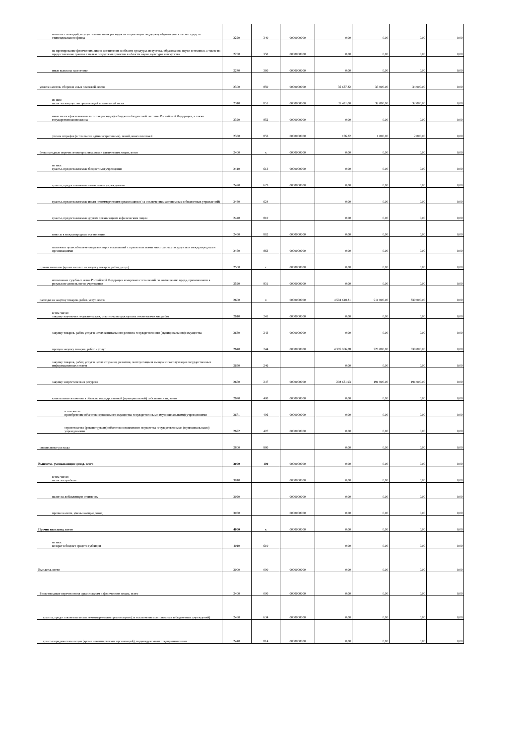| выплата стипендий, осуществление иных расходов на социальную поддержку обучающихся за счет средств стипендиального фонда | 2220 | 340 | 0000000000 | 0,00 | 0,00 | 0,00 | 0,00 |
| на премирование физических лиц за достижения в области культуры, искусства, образования, науки и техники, а также на предоставление грантов с целью поддержки проектов в области науки, культуры и искусства | 2230 | 350 | 0000000000 | 0,00 | 0,00 | 0,00 | 0,00 |
| иные выплаты населению | 2240 | 360 | 0000000000 | 0,00 | 0,00 | 0,00 | 0,00 |
| уплата налогов, сборов и иных платежей, всего | 2300 | 850 | 0000000000 | 35 657,82 | 33 000,00 | 34 000,00 | 0,00 |
| из них: налог на имущество организаций и земельный налог | 2310 | 851 | 0000000000 | 35 481,00 | 32 000,00 | 32 000,00 | 0,00 |
| иные налоги (включаемые в состав расходов) в бюджеты бюджетной системы Российской Федерации, а также государственная пошлина | 2320 | 852 | 0000000000 | 0,00 | 0,00 | 0,00 | 0,00 |
| уплата штрафов (в том числе административных), пеней, иных платежей | 2330 | 853 | 0000000000 | 176,82 | 1 000,00 | 2 000,00 | 0,00 |
| безвозмездные перечисления организациям и физическим лицам, всего | 2400 | x | 0000000000 | 0,00 | 0,00 | 0,00 | 0,00 |
| из них: гранты, предоставляемые бюджетным учреждения | 2410 | 613 | 0000000000 | 0,00 | 0,00 | 0,00 | 0,00 |
| гранты, предоставляемые автономным учреждениям | 2420 | 623 | 0000000000 | 0,00 | 0,00 | 0,00 | 0,00 |
| гранты, предоставляемые иным некоммерческим организациям ( за исключением автономных и бюджетных учреждений) | 2430 | 624 | | 0,00 | 0,00 | 0,00 | 0,00 |
| гранты, предоставляемые другим организациям и физическим лицам | 2440 | 810 | | 0,00 | 0,00 | 0,00 | 0,00 |
| взносы в международные организации | 2450 | 862 | 0000000000 | 0,00 | 0,00 | 0,00 | 0,00 |
| платежи в целях обеспечения реализации соглашений с правительствами иностранных государств и международными организациями | 2460 | 863 | 0000000000 | 0,00 | 0,00 | 0,00 | 0,00 |
| прочие выплаты (кроме выплат на закупку товаров, работ, услуг) | 2500 | x | 0000000000 | 0,00 | 0,00 | 0,00 | 0,00 |
| исполнение судебных актов Российской Федерации и мировых соглашений по возмещению вреда, причиненного в результате деятельности учреждения | 2520 | 831 | 0000000000 | 0,00 | 0,00 | 0,00 | 0,00 |
| расходы на закупку товаров, работ, услуг, всего | 2600 | x | 0000000000 | 4 594 618,81 | 911 000,00 | 830 000,00 | 0,00 |
| в том числе: закупку научно-исследовательских, опытно-конструкторских технологических работ | 2610 | 241 | 0000000000 | 0,00 | 0,00 | 0,00 | 0,00 |
| закупку товаров, работ, услуг в целях капитального ремонта государственного (муниципального) имущества | 2630 | 243 | 0000000000 | 0,00 | 0,00 | 0,00 | 0,00 |
| прочую закупку товаров, работ и услуг | 2640 | 244 | 0000000000 | 4 385 966,88 | 720 000,00 | 639 000,00 | 0,00 |
| закупку товаров, работ, услуг в целях создания, развития, эксплуатации и вывода из эксплуатации государственных информационных систем | 2650 | 246 | | 0,00 | 0,00 | 0,00 | 0,00 |
| закупку энергетических ресурсов | 2660 | 247 | 0000000000 | 208 651,93 | 191 000,00 | 191 000,00 | 0,00 |
| капитальные вложения в объекты государственной (муниципальной) собственности, всего | 2670 | 400 | 0000000000 | 0,00 | 0,00 | 0,00 | 0,00 |
| в том числе: приобретение объектов недвижимого имущества государственными (муниципальными) учреждениями | 2671 | 406 | 0000000000 | 0,00 | 0,00 | 0,00 | 0,00 |
| строительство (реконструкция) объектов недвижимого имущества государственными (муниципальными) учреждениями | 2672 | 407 | 0000000000 | 0,00 | 0,00 | 0,00 | 0,00 |
| специальные расходы | 2800 | 880 | | 0,00 | 0,00 | 0,00 | 0,00 |
| Выплаты, уменьшающие доход, всего | 3000 | 100 | 0000000000 | 0,00 | 0,00 | 0,00 | 0,00 |
| в том числе: налог на прибыль | 3010 | | 0000000000 | 0,00 | 0,00 | 0,00 | 0,00 |
| налог на добавленную стоимость | 3020 | | 0000000000 | 0,00 | 0,00 | 0,00 | 0,00 |
| прочие налоги, уменьшающие доход | 3030 | | 0000000000 | 0,00 | 0,00 | 0,00 | 0,00 |
| Прочие выплаты, всего | 4000 | x | 0000000000 | 0,00 | 0,00 | 0,00 | 0,00 |
| из них: возврат в бюджет средств субсидии | 4010 | 610 | | 0,00 | 0,00 | 0,00 | 0,00 |
| Выплаты, всего | 2000 | 000 | 0000000000 | 0,00 | 0,00 | 0,00 | 0,00 |
| Безвозмездные перечисления организациям и физическим лицам, всего | 2400 | 000 | 0000000000 | 0,00 | 0,00 | 0,00 | 0,00 |
| гранты, предоставляемые иным некоммерческим организациям (за исключением автономных и бюджетных учреждений) | 2430 | 634 | 0000000000 | 0,00 | 0,00 | 0,00 | 0,00 |
| гранты юридическим лицам (кроме некоммерческих организаций), индивидуальным предпринимателям | 2440 | 814 | 0000000000 | 0,00 | 0,00 | 0,00 | 0,00 |